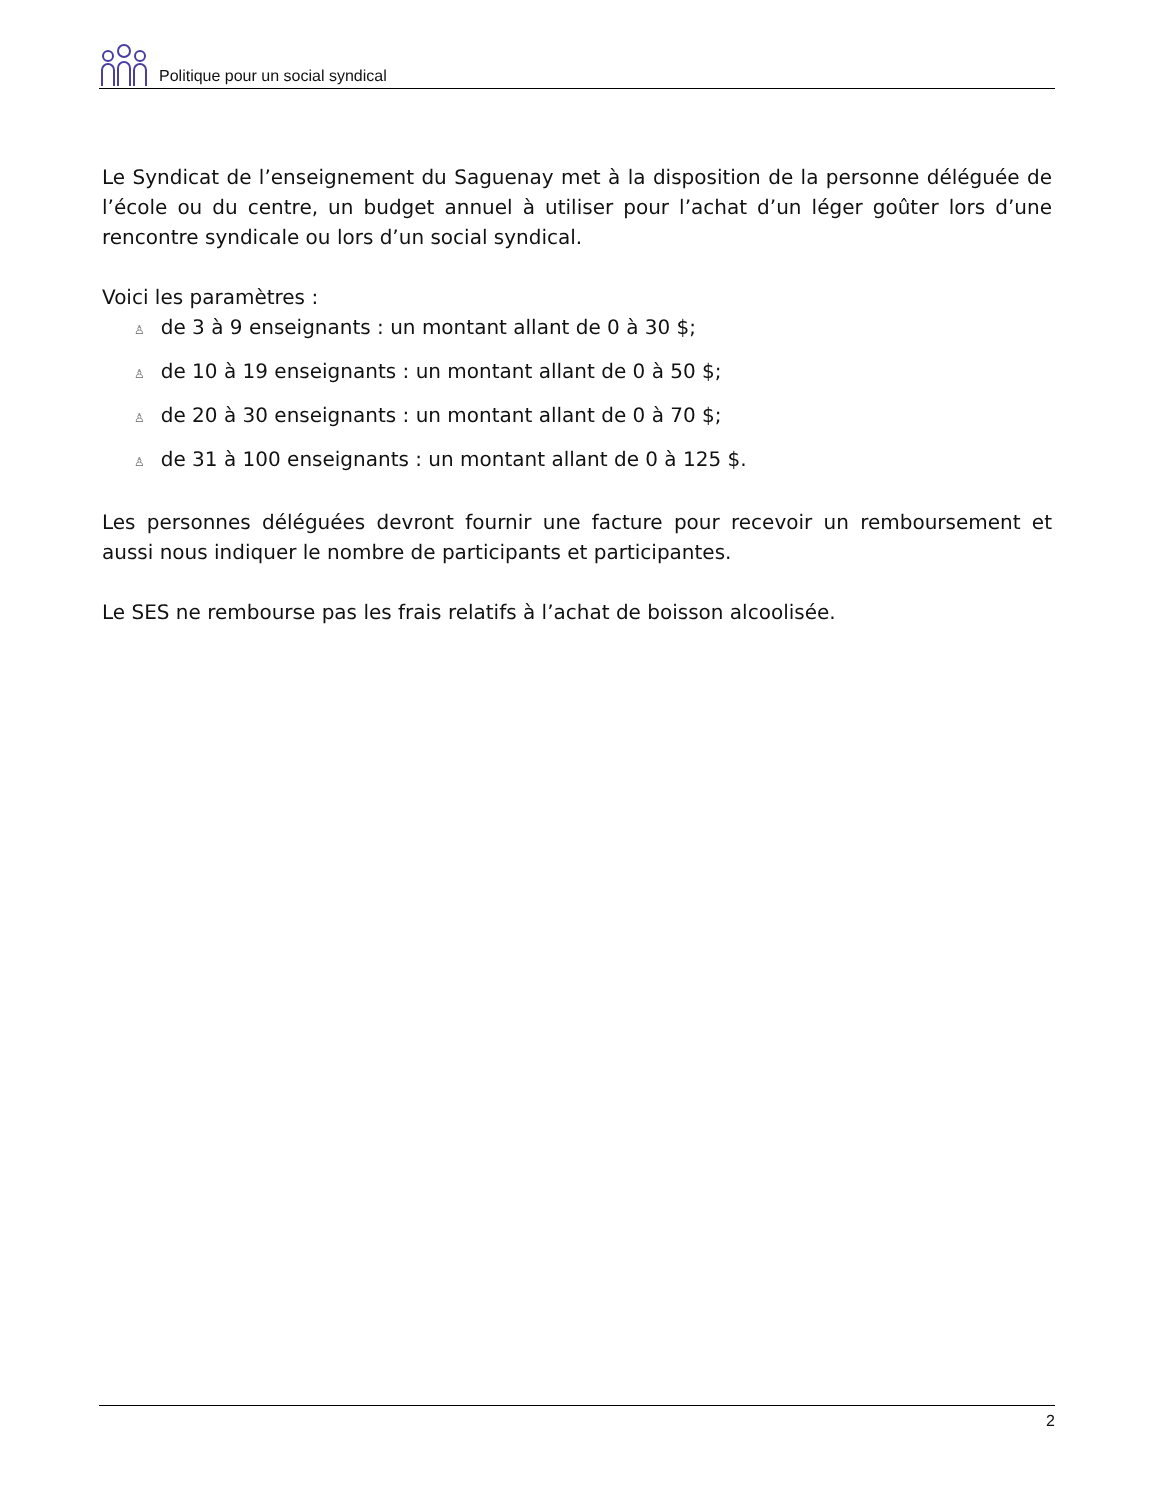Politique pour un social syndical
Le Syndicat de l’enseignement du Saguenay met à la disposition de la personne déléguée de l’école ou du centre, un budget annuel à utiliser pour l’achat d’un léger goûter lors d’une rencontre syndicale ou lors d’un social syndical.
Voici les paramètres :
♙ de 3 à 9 enseignants : un montant allant de 0 à 30 $;
♙ de 10 à 19 enseignants : un montant allant de 0 à 50 $;
♙ de 20 à 30 enseignants : un montant allant de 0 à 70 $;
♙ de 31 à 100 enseignants : un montant allant de 0 à 125 $.
Les personnes déléguées devront fournir une facture pour recevoir un remboursement et aussi nous indiquer le nombre de participants et participantes.
Le SES ne rembourse pas les frais relatifs à l’achat de boisson alcoolisée.
2